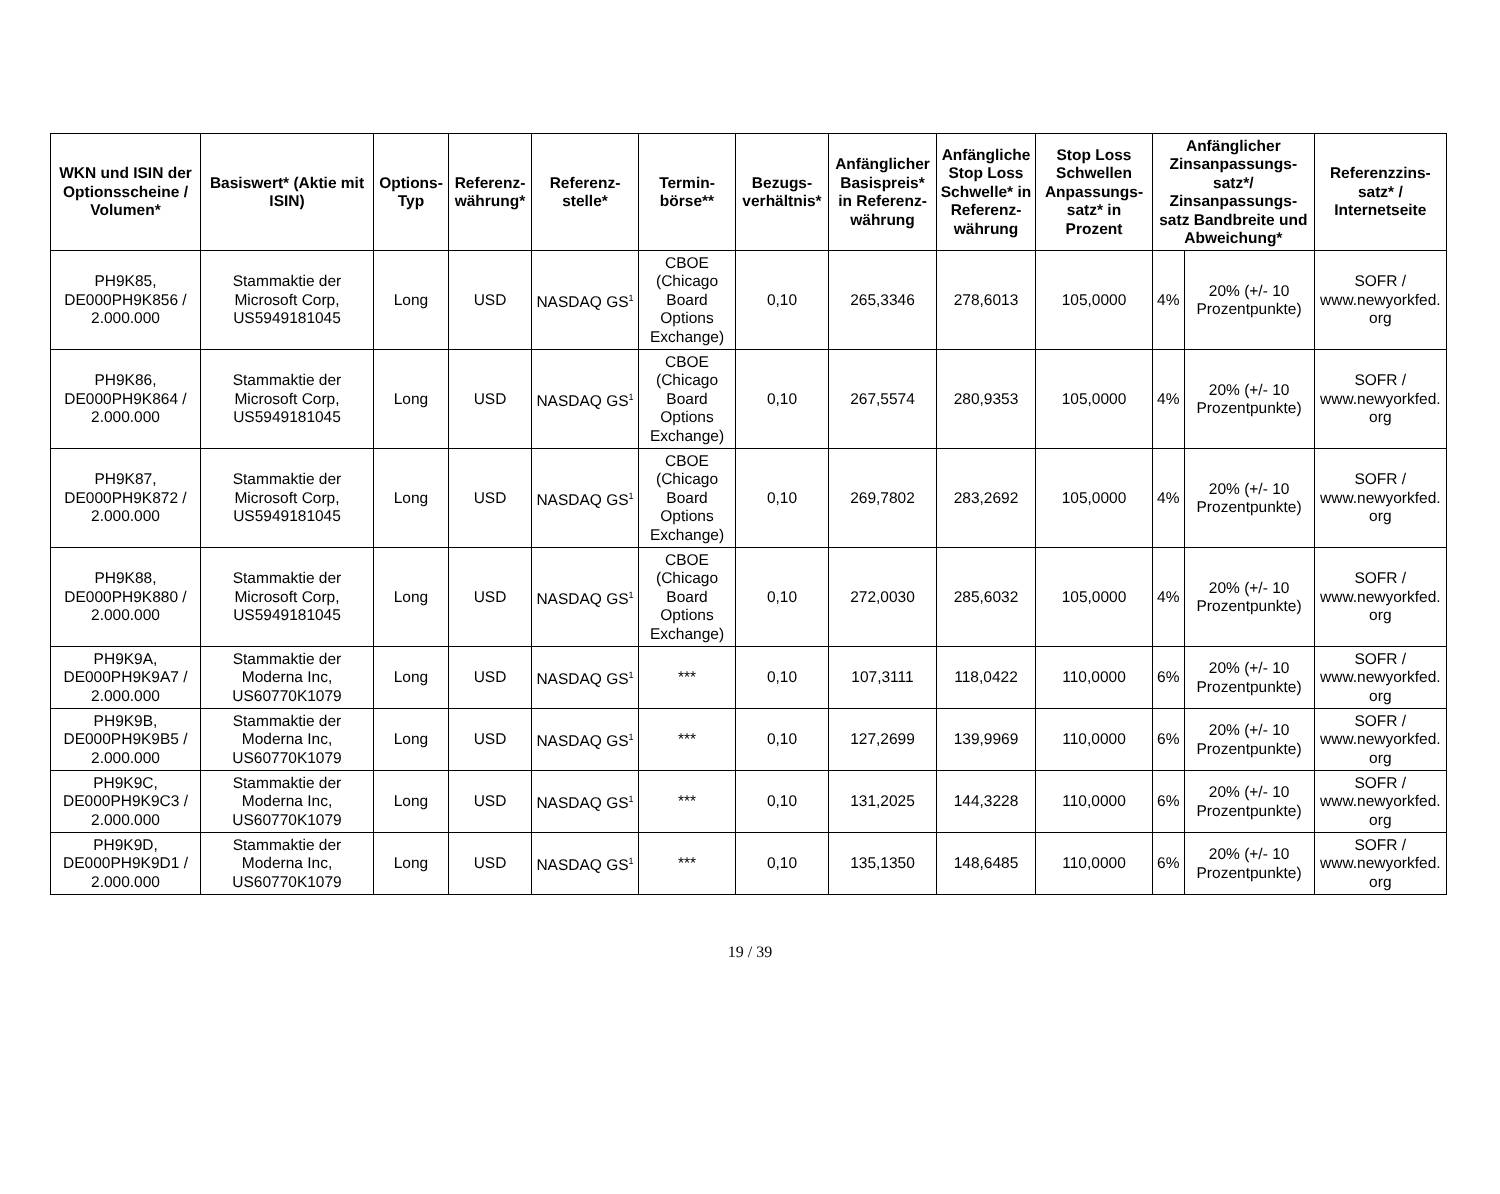| WKN und ISIN der Optionsscheine / Volumen* | Basiswert* (Aktie mit ISIN) | Options-Typ | Referenz-währung* | Referenz-stelle* | Termin-börse** | Bezugs-verhältnis* | Anfänglicher Basispreis* in Referenz-währung | Anfängliche Stop Loss Schwelle* in Referenz-währung | Stop Loss Schwellen Anpassungs-satz* in Prozent | Anfänglicher Zinsanpassungs-satz*/ Zinsanpassungs-satz Bandbreite und Abweichung* | | Referenzzins-satz* / Internetseite |
| --- | --- | --- | --- | --- | --- | --- | --- | --- | --- | --- | --- | --- |
| PH9K85, DE000PH9K856 / 2.000.000 | Stammaktie der Microsoft Corp, US5949181045 | Long | USD | NASDAQ GS<sup>1</sup> | CBOE (Chicago Board Options Exchange) | 0,10 | 265,3346 | 278,6013 | 105,0000 | 4% | 20% (+/- 10 Prozentpunkte) | SOFR / www.newyorkfed. org |
| PH9K86, DE000PH9K864 / 2.000.000 | Stammaktie der Microsoft Corp, US5949181045 | Long | USD | NASDAQ GS<sup>1</sup> | CBOE (Chicago Board Options Exchange) | 0,10 | 267,5574 | 280,9353 | 105,0000 | 4% | 20% (+/- 10 Prozentpunkte) | SOFR / www.newyorkfed. org |
| PH9K87, DE000PH9K872 / 2.000.000 | Stammaktie der Microsoft Corp, US5949181045 | Long | USD | NASDAQ GS<sup>1</sup> | CBOE (Chicago Board Options Exchange) | 0,10 | 269,7802 | 283,2692 | 105,0000 | 4% | 20% (+/- 10 Prozentpunkte) | SOFR / www.newyorkfed. org |
| PH9K88, DE000PH9K880 / 2.000.000 | Stammaktie der Microsoft Corp, US5949181045 | Long | USD | NASDAQ GS<sup>1</sup> | CBOE (Chicago Board Options Exchange) | 0,10 | 272,0030 | 285,6032 | 105,0000 | 4% | 20% (+/- 10 Prozentpunkte) | SOFR / www.newyorkfed. org |
| PH9K9A, DE000PH9K9A7 / 2.000.000 | Stammaktie der Moderna Inc, US60770K1079 | Long | USD | NASDAQ GS<sup>1</sup> | *** | 0,10 | 107,3111 | 118,0422 | 110,0000 | 6% | 20% (+/- 10 Prozentpunkte) | SOFR / www.newyorkfed. org |
| PH9K9B, DE000PH9K9B5 / 2.000.000 | Stammaktie der Moderna Inc, US60770K1079 | Long | USD | NASDAQ GS<sup>1</sup> | *** | 0,10 | 127,2699 | 139,9969 | 110,0000 | 6% | 20% (+/- 10 Prozentpunkte) | SOFR / www.newyorkfed. org |
| PH9K9C, DE000PH9K9C3 / 2.000.000 | Stammaktie der Moderna Inc, US60770K1079 | Long | USD | NASDAQ GS<sup>1</sup> | *** | 0,10 | 131,2025 | 144,3228 | 110,0000 | 6% | 20% (+/- 10 Prozentpunkte) | SOFR / www.newyorkfed. org |
| PH9K9D, DE000PH9K9D1 / 2.000.000 | Stammaktie der Moderna Inc, US60770K1079 | Long | USD | NASDAQ GS<sup>1</sup> | *** | 0,10 | 135,1350 | 148,6485 | 110,0000 | 6% | 20% (+/- 10 Prozentpunkte) | SOFR / www.newyorkfed. org |
19 / 39